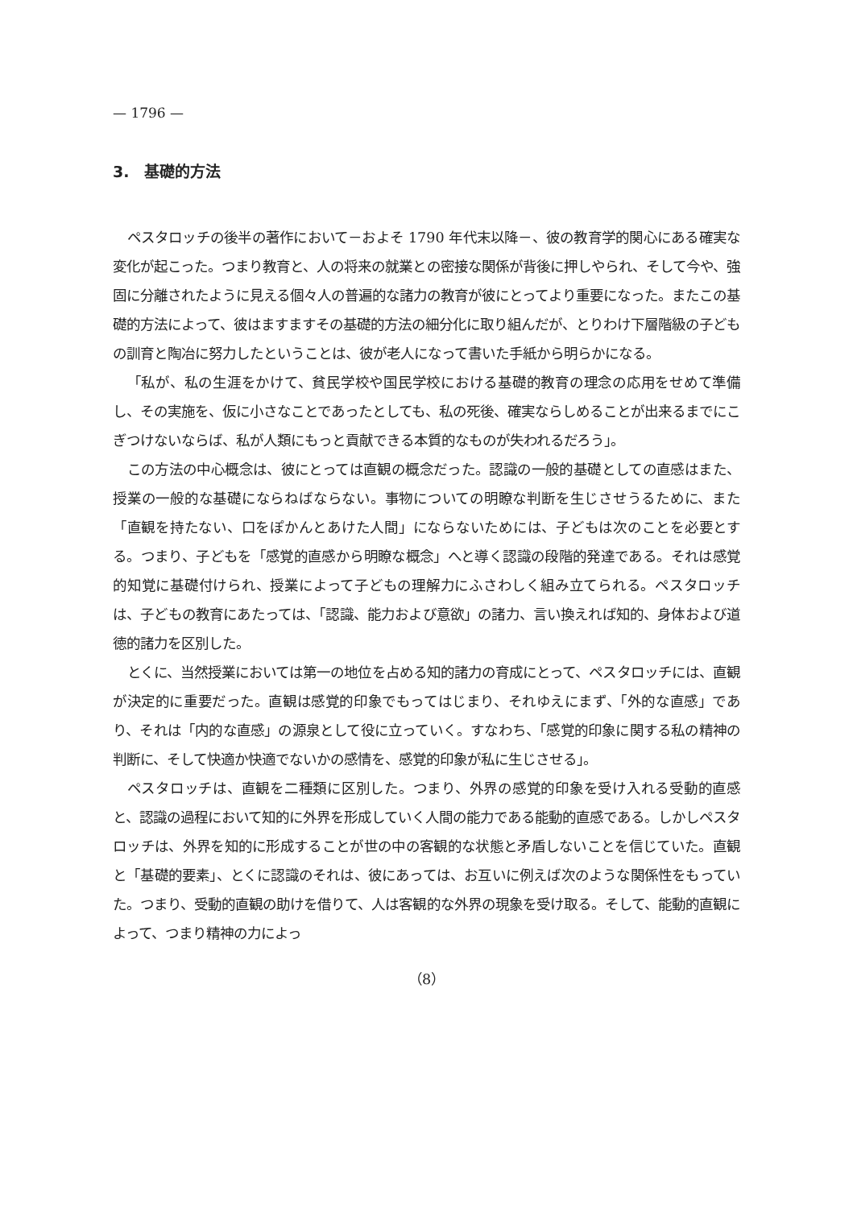— 1796 —
3.　基礎的方法
ペスタロッチの後半の著作において－およそ 1790 年代末以降－、彼の教育学的関心にある確実な変化が起こった。つまり教育と、人の将来の就業との密接な関係が背後に押しやられ、そして今や、強固に分離されたように見える個々人の普遍的な諸力の教育が彼にとってより重要になった。またこの基礎的方法によって、彼はますますその基礎的方法の細分化に取り組んだが、とりわけ下層階級の子どもの訓育と陶冶に努力したということは、彼が老人になって書いた手紙から明らかになる。
「私が、私の生涯をかけて、貧民学校や国民学校における基礎的教育の理念の応用をせめて準備し、その実施を、仮に小さなことであったとしても、私の死後、確実ならしめることが出来るまでにこぎつけないならば、私が人類にもっと貢献できる本質的なものが失われるだろう」。
この方法の中心概念は、彼にとっては直観の概念だった。認識の一般的基礎としての直感はまた、授業の一般的な基礎にならねばならない。事物についての明瞭な判断を生じさせうるために、また「直観を持たない、口をぽかんとあけた人間」にならないためには、子どもは次のことを必要とする。つまり、子どもを「感覚的直感から明瞭な概念」へと導く認識の段階的発達である。それは感覚的知覚に基礎付けられ、授業によって子どもの理解力にふさわしく組み立てられる。ペスタロッチは、子どもの教育にあたっては、「認識、能力および意欲」の諸力、言い換えれば知的、身体および道徳的諸力を区別した。
とくに、当然授業においては第一の地位を占める知的諸力の育成にとって、ペスタロッチには、直観が決定的に重要だった。直観は感覚的印象でもってはじまり、それゆえにまず、「外的な直感」であり、それは「内的な直感」の源泉として役に立っていく。すなわち、「感覚的印象に関する私の精神の判断に、そして快適か快適でないかの感情を、感覚的印象が私に生じさせる」。
ペスタロッチは、直観を二種類に区別した。つまり、外界の感覚的印象を受け入れる受動的直感と、認識の過程において知的に外界を形成していく人間の能力である能動的直感である。しかしペスタロッチは、外界を知的に形成することが世の中の客観的な状態と矛盾しないことを信じていた。直観と「基礎的要素」、とくに認識のそれは、彼にあっては、お互いに例えば次のような関係性をもっていた。つまり、受動的直観の助けを借りて、人は客観的な外界の現象を受け取る。そして、能動的直観によって、つまり精神の力によっ
（8）